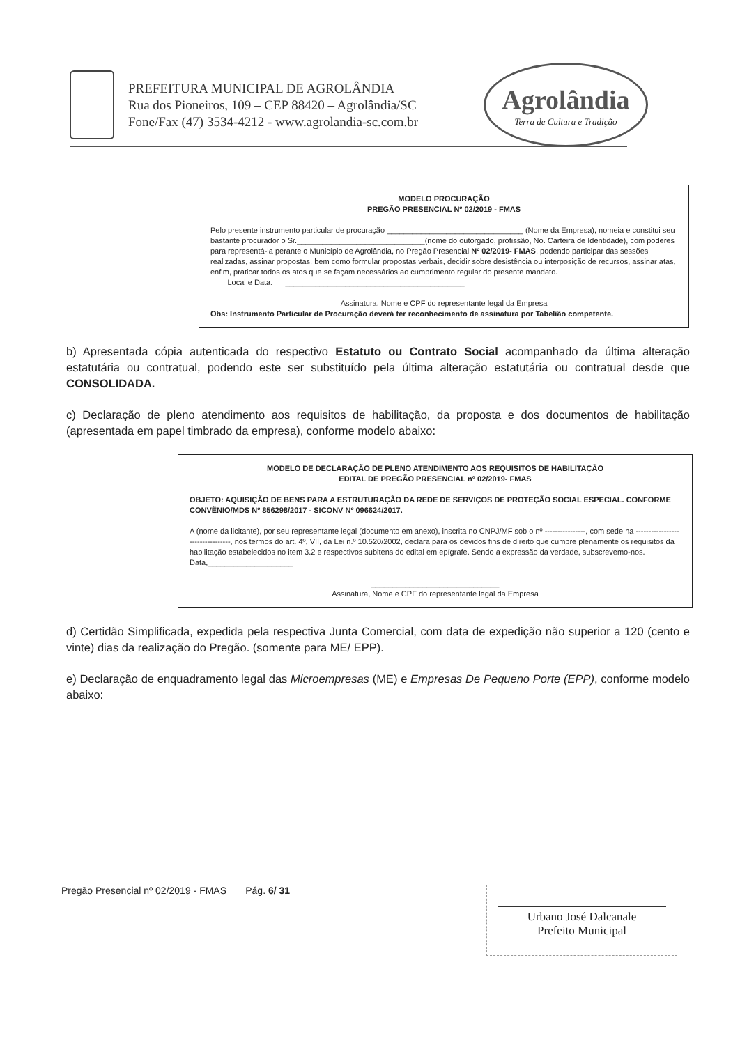PREFEITURA MUNICIPAL DE AGROLÂNDIA
Rua dos Pioneiros, 109 – CEP 88420 – Agrolândia/SC
Fone/Fax (47) 3534-4212 - www.agrolandia-sc.com.br
Agrolândia
Terra de Cultura e Tradição
MODELO PROCURAÇÃO
PREGÃO PRESENCIAL Nº 02/2019 - FMAS
Pelo presente instrumento particular de procuração ________________________________ (Nome da Empresa), nomeia e constitui seu bastante procurador o Sr.______________________________(nome do outorgado, profissão, No. Carteira de Identidade), com poderes para representá-la perante o Município de Agrolândia, no Pregão Presencial Nº 02/2019- FMAS, podendo participar das sessões realizadas, assinar propostas, bem como formular propostas verbais, decidir sobre desistência ou interposição de recursos, assinar atas, enfim, praticar todos os atos que se façam necessários ao cumprimento regular do presente mandato.
Local e Data. __________________________________________
Assinatura, Nome e CPF do representante legal da Empresa
Obs: Instrumento Particular de Procuração deverá ter reconhecimento de assinatura por Tabelião competente.
b) Apresentada cópia autenticada do respectivo Estatuto ou Contrato Social acompanhado da última alteração estatutária ou contratual, podendo este ser substituído pela última alteração estatutária ou contratual desde que CONSOLIDADA.
c) Declaração de pleno atendimento aos requisitos de habilitação, da proposta e dos documentos de habilitação (apresentada em papel timbrado da empresa), conforme modelo abaixo:
MODELO DE DECLARAÇÃO DE PLENO ATENDIMENTO AOS REQUISITOS DE HABILITAÇÃO
EDITAL DE PREGÃO PRESENCIAL n° 02/2019- FMAS
OBJETO: AQUISIÇÃO DE BENS PARA A ESTRUTURAÇÃO DA REDE DE SERVIÇOS DE PROTEÇÃO SOCIAL ESPECIAL. CONFORME CONVÊNIO/MDS Nº 856298/2017 - SICONV Nº 096624/2017.
A (nome da licitante), por seu representante legal (documento em anexo), inscrita no CNPJ/MF sob o nº ----------------, com sede na ---------------------------------, nos termos do art. 4º, VII, da Lei n.º 10.520/2002, declara para os devidos fins de direito que cumpre plenamente os requisitos da habilitação estabelecidos no item 3.2 e respectivos subitens do edital em epígrafe. Sendo a expressão da verdade, subscrevemo-nos.
Data,____________________
______________________________
Assinatura, Nome e CPF do representante legal da Empresa
d) Certidão Simplificada, expedida pela respectiva Junta Comercial, com data de expedição não superior a 120 (cento e vinte) dias da realização do Pregão. (somente para ME/ EPP).
e) Declaração de enquadramento legal das Microempresas (ME) e Empresas De Pequeno Porte (EPP), conforme modelo abaixo:
Pregão Presencial nº 02/2019 - FMAS Pág. 6/ 31
Urbano José Dalcanale
Prefeito Municipal